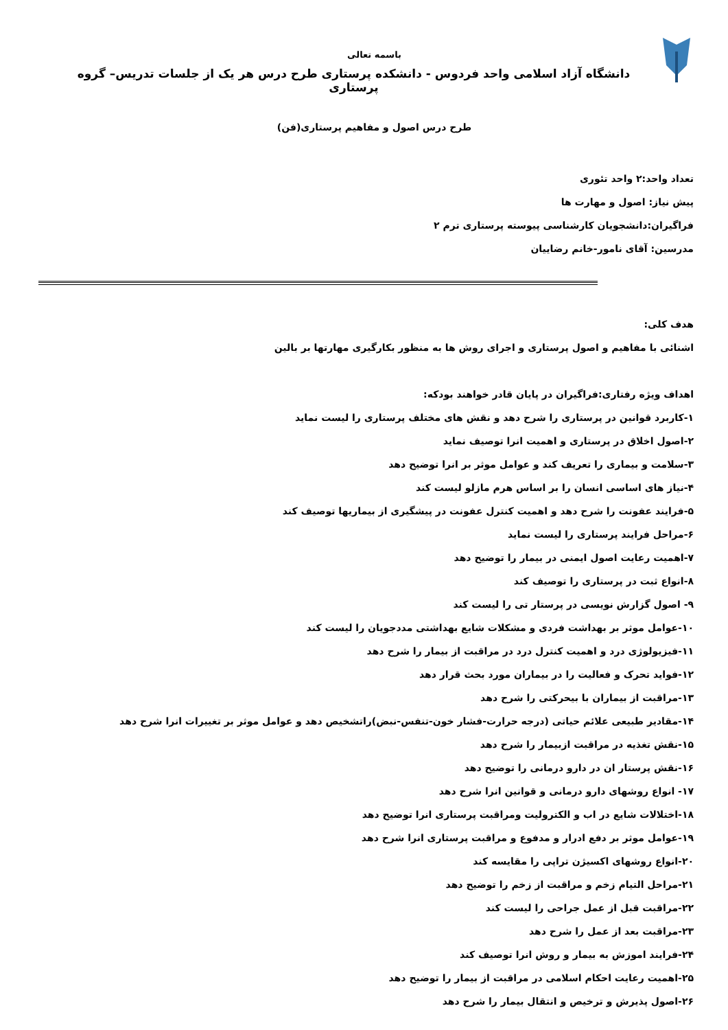باسمه تعالی
دانشگاه آزاد اسلامی واحد فردوس - دانشکده پرستاری طرح درس هر یک از جلسات تدریس– گروه پرستاری
طرح درس اصول و مفاهیم پرستاری(فن)
تعداد واحد:۲ واحد تئوری
پیش نیاز: اصول و مهارت ها
فراگیران:دانشجویان کارشناسی پیوسته پرستاری ترم ۲
مدرسین: آقای نامور-خانم رضاییان
هدف کلی:
اشنائی با مفاهیم و اصول پرستاری و اجرای روش ها به منظور بکارگیری مهارتها بر بالین
اهداف ویژه رفتاری:فراگیران در پایان قادر خواهند بودکه:
۱-کاربرد قوانین در پرستاری را شرح دهد و نقش های مختلف پرستاری را لیست نماید
۲-اصول اخلاق در پرستاری و اهمیت انرا توصیف نماید
۳-سلامت و بیماری را تعریف کند و عوامل موثر بر انرا توضیح دهد
۴-نیاز های اساسی انسان را بر اساس هرم مازلو لیست کند
۵-فرایند عفونت را شرح دهد و اهمیت کنترل عفونت در پیشگیری از بیماریها توصیف کند
۶-مراحل فرایند پرستاری را لیست نماید
۷-اهمیت رعایت اصول ایمنی در بیمار را توضیح دهد
۸-انواع ثبت در پرستاری را توصیف کند
۹- اصول گزارش نویسی در پرستار تی را لیست کند
۱۰-عوامل موثر بر بهداشت فردی و مشکلات شایع بهداشتی مددجویان را لیست کند
۱۱-فیزیولوژی درد و اهمیت کنترل درد در مراقبت از بیمار را شرح دهد
۱۲-فواید تحرک و فعالیت را در بیماران مورد بحث قرار دهد
۱۳-مراقبت از بیماران با بیحرکتی را شرح دهد
۱۴-مقادیر طبیعی علائم حیاتی (درجه حرارت-فشار خون-تنفس-نبض)راتشخیص دهد و عوامل موثر بر تغییرات انرا شرح دهد
۱۵-نقش تغذیه در مراقبت ازبیمار را شرح دهد
۱۶-نقش پرستار ان در دارو درمانی را توضیح دهد
۱۷- انواع روشهای دارو درمانی و قوانین انرا شرح دهد
۱۸-اختلالات شایع در اب و الکترولیت ومراقبت پرستاری انرا توضیح دهد
۱۹-عوامل موثر بر دفع ادرار و مدفوع و مراقبت پرستاری انرا شرح دهد
۲۰-انواع روشهای اکسیژن تراپی را مقایسه کند
۲۱-مراحل التیام زخم و مراقبت از زخم را توضیح دهد
۲۲-مراقبت قبل از عمل جراحی را لیست کند
۲۳-مراقبت بعد از عمل را شرح دهد
۲۴-فرایند اموزش به بیمار و روش انرا توصیف کند
۲۵-اهمیت رعایت احکام اسلامی در مراقبت از بیمار را توضیح دهد
۲۶-اصول پذیرش و ترخیص و انتقال بیمار را شرح دهد